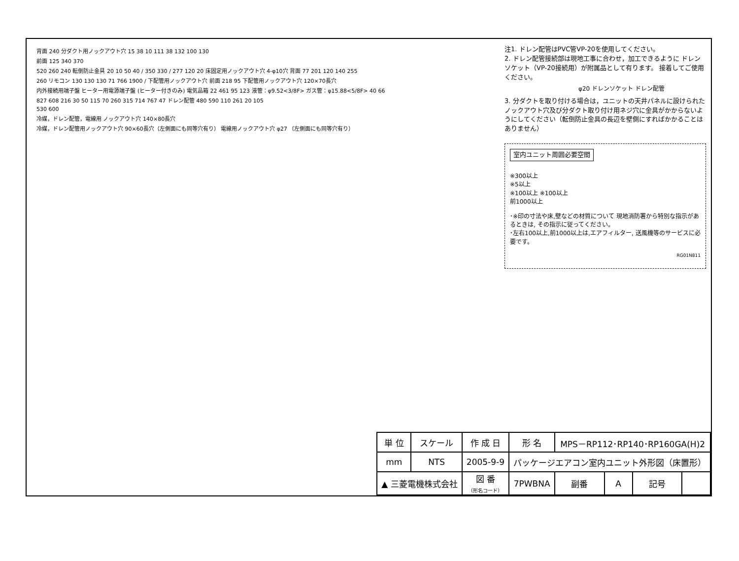背面 240 分ダクト用ノックアウト穴 15 38 10 111 38 132 100 130
前面 125 340 370
520 260 240 転倒防止金具 20 10 50 40 / 350 330 / 277 120 20 床固定用ノックアウト穴 4-φ10穴 背面 77 201 120 140 255
260 リモコン 130 130 130 71 766 1900 / 下配管用ノックアウト穴 前面 218 95 下配管用ノックアウト穴 120×70長穴
内外接続用端子盤 ヒーター用電源端子盤 (ヒーター付きのみ) 電気品箱 22 461 95 123 液管：φ9.52<3/8F> ガス管：φ15.88<5/8F> 40 66
827 608 216 30 50 115 70 260 315 714 767 47 ドレン配管 480 590 110 261 20 105
530 600
冷媒，ドレン配管，電線用 ノックアウト穴 140×80長穴
冷媒，ドレン配管用ノックアウト穴 90×60長穴（左側面にも同等穴有り） 電線用ノックアウト穴 φ27 （左側面にも同等穴有り）
注1. ドレン配管はPVC管VP-20を使用してください。
2. ドレン配管接続部は現地工事に合わせ，加工できるように ドレンソケット（VP-20接続用）が附属品として有ります。 接着してご使用ください。
φ20 ドレンソケット ドレン配管
3. 分ダクトを取り付ける場合は，ユニットの天井パネルに設けられたノックアウト穴及び分ダクト取り付け用ネジ穴に金具がかからないようにしてください（転倒防止金具の長辺を壁側にすればかかることはありません）
室内ユニット周囲必要空間
※300以上
※5以上
※100以上 ※100以上
前1000以上
･※印の寸法や床,壁などの材質について 現地消防署から特別な指示があるときは, その指示に従ってください。
･左右100以上,前1000以上は,エアフィルター, 送風機等のサービスに必要です。
RG01N811
| 単 位 | スケール | 作 成 日 | 形 名 | MPS－RP112･RP140･RP160GA(H)2 | | | |
| mm | NTS | 2005-9-9 | パッケージエアコン室内ユニット外形図（床置形） | | | | |
| ▲ 三菱電機株式会社 | | 図 番 （形名コード） | 7PWBNA | 副番 | A | 記号 | |